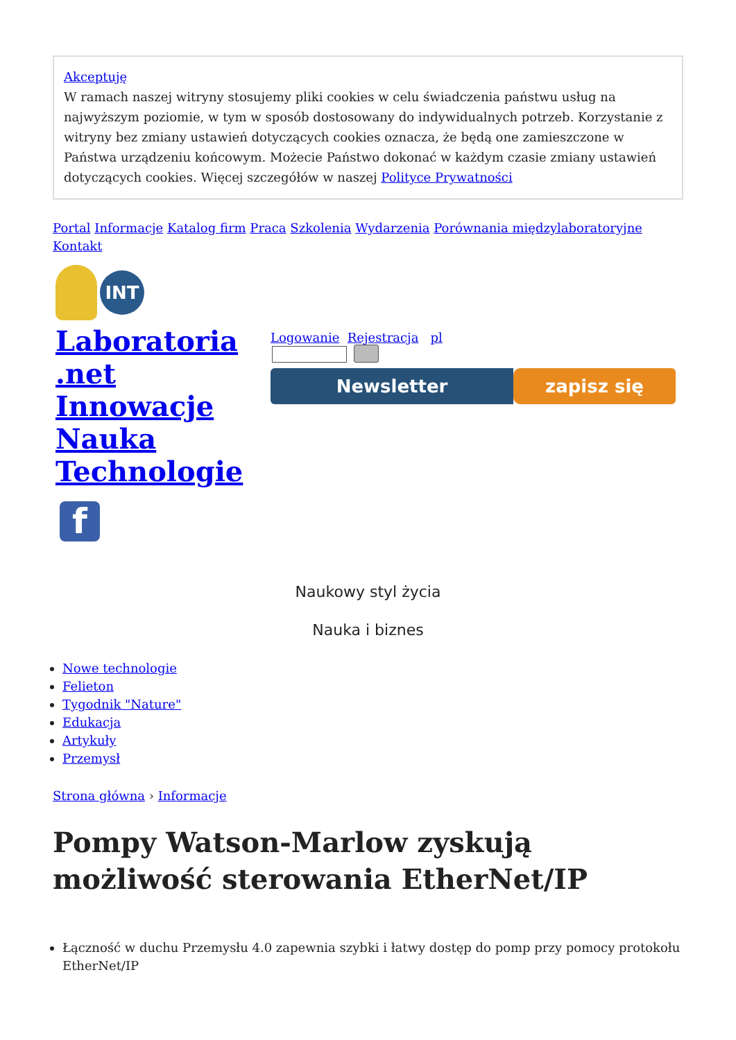Akceptuję
W ramach naszej witryny stosujemy pliki cookies w celu świadczenia państwu usług na najwyższym poziomie, w tym w sposób dostosowany do indywidualnych potrzeb. Korzystanie z witryny bez zmiany ustawień dotyczących cookies oznacza, że będą one zamieszczone w Państwa urządzeniu końcowym. Możecie Państwo dokonać w każdym czasie zmiany ustawień dotyczących cookies. Więcej szczegółów w naszej Polityce Prywatności
Portal Informacje Katalog firm Praca Szkolenia Wydarzenia Porównania międzylaboratoryjne Kontakt
INT
Laboratoria .net Innowacje Nauka Technologie
f
Logowanie Rejestracja pl
Newsletter zapisz się
Naukowy styl życia
Nauka i biznes
Nowe technologie
Felieton
Tygodnik "Nature"
Edukacja
Artykuły
Przemysł
Strona główna › Informacje
Pompy Watson-Marlow zyskują możliwość sterowania EtherNet/IP
Łączność w duchu Przemysłu 4.0 zapewnia szybki i łatwy dostęp do pomp przy pomocy protokołu EtherNet/IP